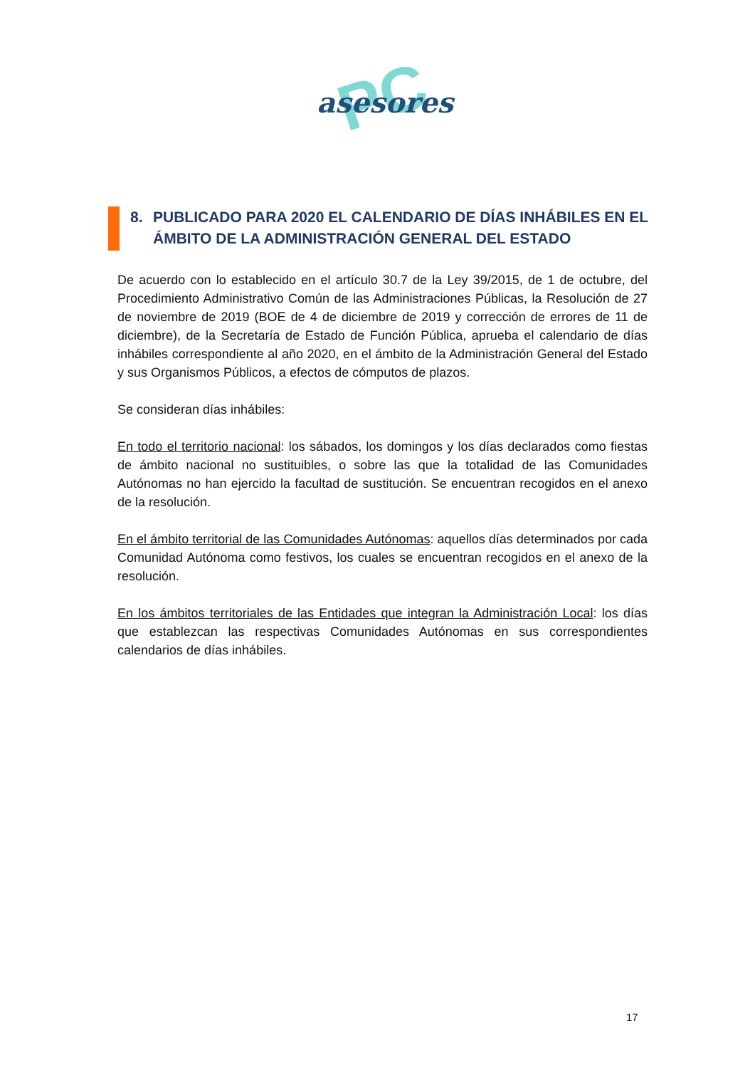PC asesores
8. PUBLICADO PARA 2020 EL CALENDARIO DE DÍAS INHÁBILES EN EL ÁMBITO DE LA ADMINISTRACIÓN GENERAL DEL ESTADO
De acuerdo con lo establecido en el artículo 30.7 de la Ley 39/2015, de 1 de octubre, del Procedimiento Administrativo Común de las Administraciones Públicas, la Resolución de 27 de noviembre de 2019 (BOE de 4 de diciembre de 2019 y corrección de errores de 11 de diciembre), de la Secretaría de Estado de Función Pública, aprueba el calendario de días inhábiles correspondiente al año 2020, en el ámbito de la Administración General del Estado y sus Organismos Públicos, a efectos de cómputos de plazos.
Se consideran días inhábiles:
En todo el territorio nacional: los sábados, los domingos y los días declarados como fiestas de ámbito nacional no sustituibles, o sobre las que la totalidad de las Comunidades Autónomas no han ejercido la facultad de sustitución. Se encuentran recogidos en el anexo de la resolución.
En el ámbito territorial de las Comunidades Autónomas: aquellos días determinados por cada Comunidad Autónoma como festivos, los cuales se encuentran recogidos en el anexo de la resolución.
En los ámbitos territoriales de las Entidades que integran la Administración Local: los días que establezcan las respectivas Comunidades Autónomas en sus correspondientes calendarios de días inhábiles.
17